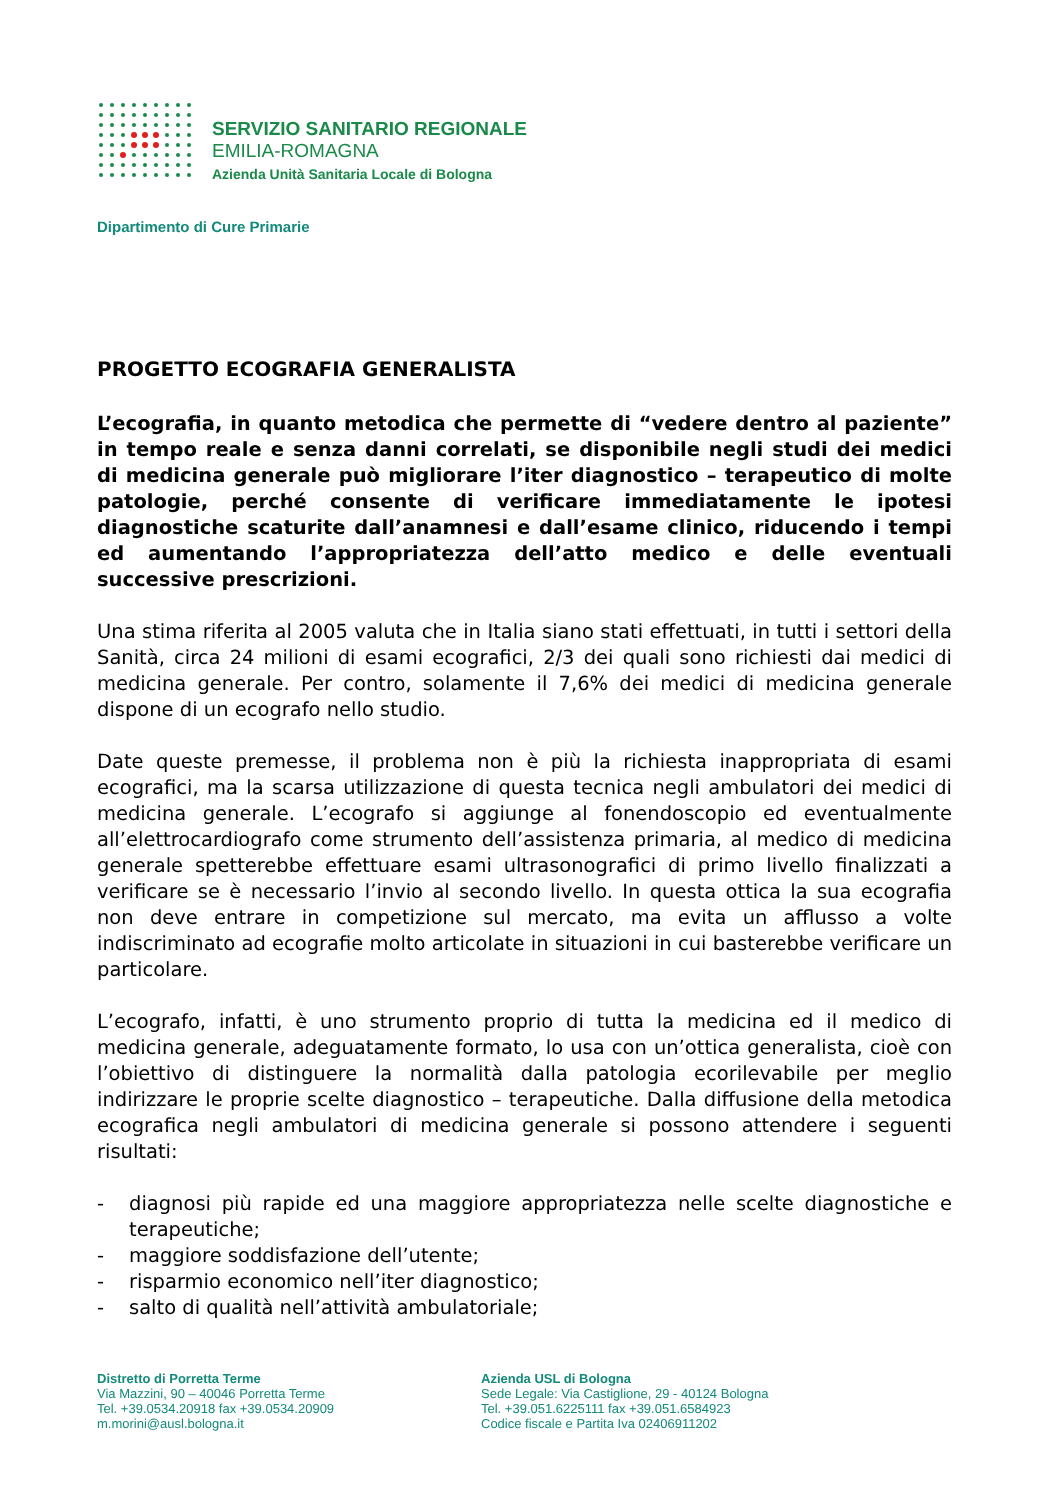SERVIZIO SANITARIO REGIONALE
EMILIA-ROMAGNA
Azienda Unità Sanitaria Locale di Bologna
Dipartimento di Cure Primarie
PROGETTO ECOGRAFIA GENERALISTA
L’ecografia, in quanto metodica che permette di “vedere dentro al paziente” in tempo reale e senza danni correlati, se disponibile negli studi dei medici di medicina generale può migliorare l’iter diagnostico – terapeutico di molte patologie, perché consente di verificare immediatamente le ipotesi diagnostiche scaturite dall’anamnesi e dall’esame clinico, riducendo i tempi ed aumentando l’appropriatezza dell’atto medico e delle eventuali successive prescrizioni.
Una stima riferita al 2005 valuta che in Italia siano stati effettuati, in tutti i settori della Sanità, circa 24 milioni di esami ecografici, 2/3 dei quali sono richiesti dai medici di medicina generale. Per contro, solamente il 7,6% dei medici di medicina generale dispone di un ecografo nello studio.
Date queste premesse, il problema non è più la richiesta inappropriata di esami ecografici, ma la scarsa utilizzazione di questa tecnica negli ambulatori dei medici di medicina generale. L’ecografo si aggiunge al fonendoscopio ed eventualmente all’elettrocardiografo come strumento dell’assistenza primaria, al medico di medicina generale spetterebbe effettuare esami ultrasonografici di primo livello finalizzati a verificare se è necessario l’invio al secondo livello. In questa ottica la sua ecografia non deve entrare in competizione sul mercato, ma evita un afflusso a volte indiscriminato ad ecografie molto articolate in situazioni in cui basterebbe verificare un particolare.
L’ecografo, infatti, è uno strumento proprio di tutta la medicina ed il medico di medicina generale, adeguatamente formato, lo usa con un’ottica generalista, cioè con l’obiettivo di distinguere la normalità dalla patologia ecorilevabile per meglio indirizzare le proprie scelte diagnostico – terapeutiche. Dalla diffusione della metodica ecografica negli ambulatori di medicina generale si possono attendere i seguenti risultati:
- diagnosi più rapide ed una maggiore appropriatezza nelle scelte diagnostiche e terapeutiche;
- maggiore soddisfazione dell’utente;
- risparmio economico nell’iter diagnostico;
- salto di qualità nell’attività ambulatoriale;
Distretto di Porretta Terme
Via Mazzini, 90 – 40046 Porretta Terme
Tel. +39.0534.20918 fax +39.0534.20909
m.morini@ausl.bologna.it
Azienda USL di Bologna
Sede Legale: Via Castiglione, 29 - 40124 Bologna
Tel. +39.051.6225111 fax +39.051.6584923
Codice fiscale e Partita Iva 02406911202